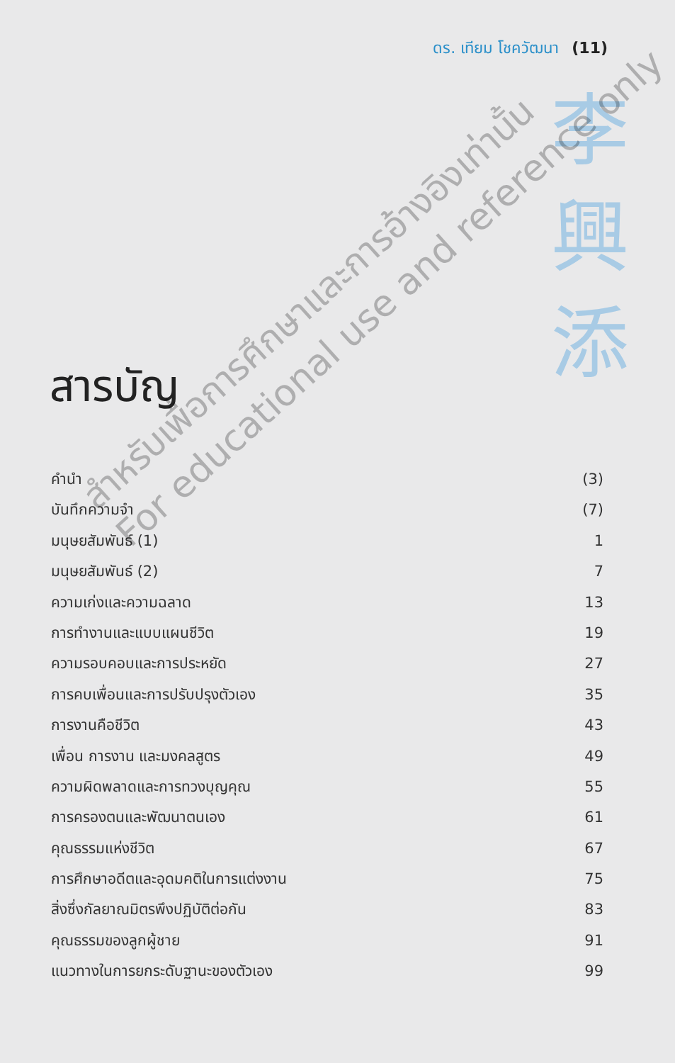ดร. เทียม โชควัฒนา (11)
李
興
添
สารบัญ
คำนำ (3)
บันทึกความจำ (7)
มนุษยสัมพันธ์ (1) 1
มนุษยสัมพันธ์ (2) 7
ความเก่งและความฉลาด 13
การทำงานและแบบแผนชีวิต 19
ความรอบคอบและการประหยัด 27
การคบเพื่อนและการปรับปรุงตัวเอง 35
การงานคือชีวิต 43
เพื่อน การงาน และมงคลสูตร 49
ความผิดพลาดและการทวงบุญคุณ 55
การครองตนและพัฒนาตนเอง 61
คุณธรรมแห่งชีวิต 67
การศึกษาอดีตและอุดมคติในการแต่งงาน 75
สิ่งซึ่งกัลยาณมิตรพึงปฏิบัติต่อกัน 83
คุณธรรมของลูกผู้ชาย 91
แนวทางในการยกระดับฐานะของตัวเอง 99
สำหรับเพื่อการศึกษาและการอ้างอิงเท่านั้น
For educational use and reference only